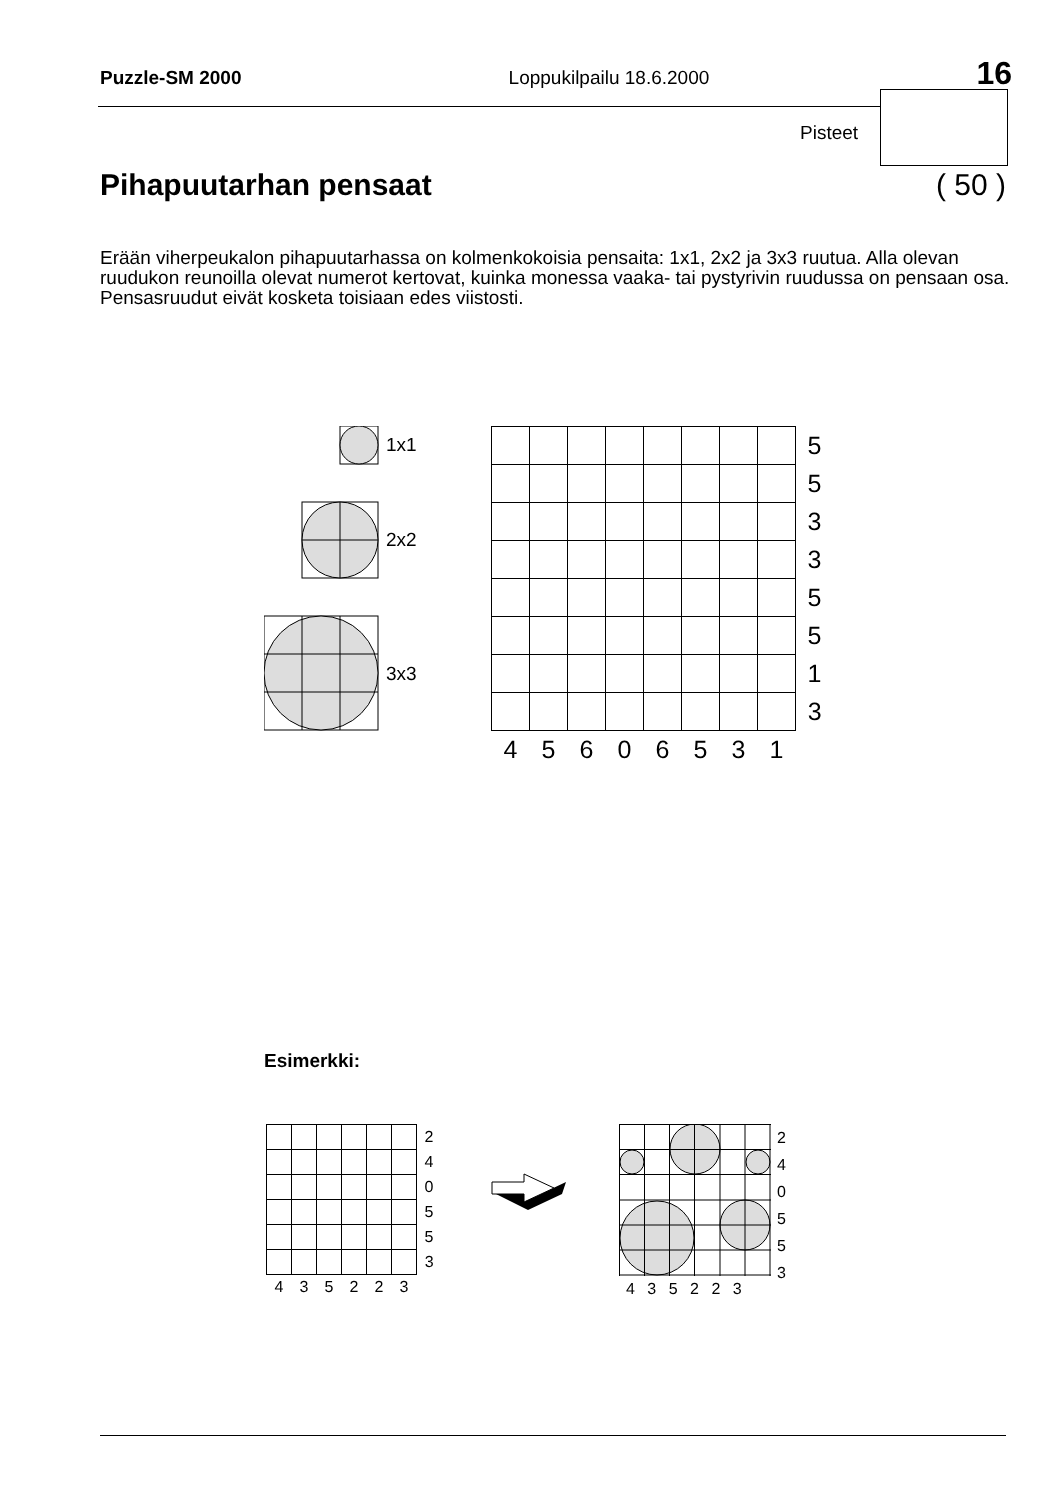Puzzle-SM 2000 Loppukilpailu 18.6.2000 16
Pisteet
Pihapuutarhan pensaat ( 50 )
Erään viherpeukalon pihapuutarhassa on kolmenkokoisia pensaita: 1x1, 2x2 ja 3x3 ruutua. Alla olevan ruudukon reunoilla olevat numerot kertovat, kuinka monessa vaaka- tai pystyrivin ruudussa on pensaan osa. Pensasruudut eivät kosketa toisiaan edes viistosti.
1x1
2x2
3x3
| | | | | | | | | 5 |
| | | | | | | | | 5 |
| | | | | | | | | 3 |
| | | | | | | | | 3 |
| | | | | | | | | 5 |
| | | | | | | | | 5 |
| | | | | | | | | 1 |
| | | | | | | | | 3 |
| 4 | 5 | 6 | 0 | 6 | 5 | 3 | 1 | |
Esimerkki:
| | | | | | | 2 |
| | | | | | | 4 |
| | | | | | | 0 |
| | | | | | | 5 |
| | | | | | | 5 |
| | | | | | | 3 |
| 4 | 3 | 5 | 2 | 2 | 3 | |
| | 2 |
| | 4 |
| | 0 |
| | 5 |
| | 5 |
| | 3 |
4 3 5 2 2 3